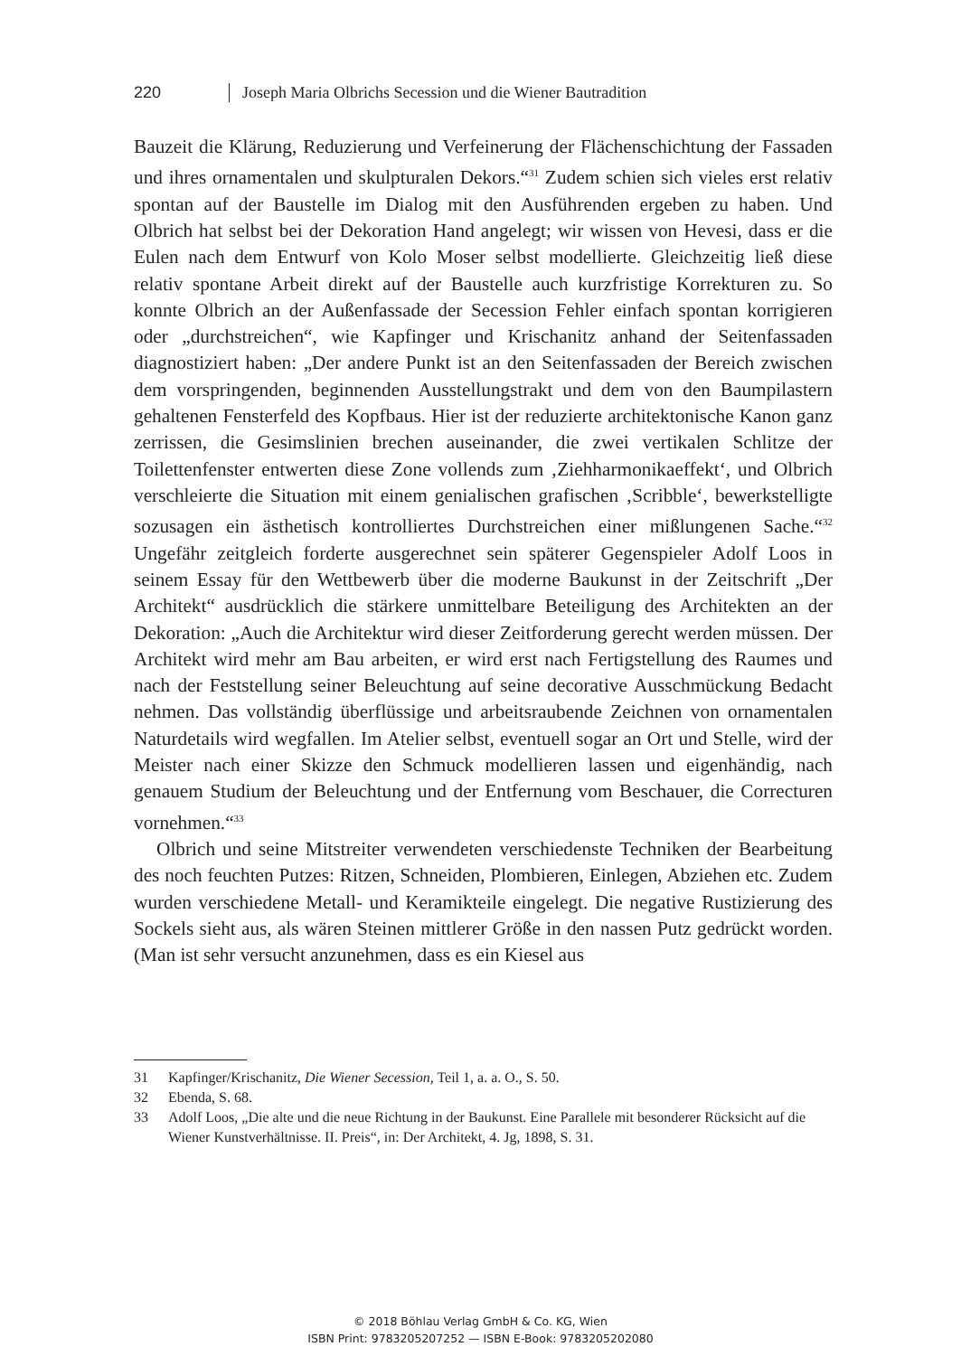220 Joseph Maria Olbrichs Secession und die Wiener Bautradition
Bauzeit die Klärung, Reduzierung und Verfeinerung der Flächenschichtung der Fassaden und ihres ornamentalen und skulpturalen Dekors.“<sup>31</sup> Zudem schien sich vieles erst relativ spontan auf der Baustelle im Dialog mit den Ausführenden ergeben zu haben. Und Olbrich hat selbst bei der Dekoration Hand angelegt; wir wissen von Hevesi, dass er die Eulen nach dem Entwurf von Kolo Moser selbst modellierte. Gleichzeitig ließ diese relativ spontane Arbeit direkt auf der Baustelle auch kurzfristige Korrekturen zu. So konnte Olbrich an der Außenfassade der Secession Fehler einfach spontan korrigieren oder „durchstreichen“, wie Kapfinger und Krischanitz anhand der Seitenfassaden diagnostiziert haben: „Der andere Punkt ist an den Seitenfassaden der Bereich zwischen dem vorspringenden, beginnenden Ausstellungstrakt und dem von den Baumpilastern gehaltenen Fensterfeld des Kopfbaus. Hier ist der reduzierte architektonische Kanon ganz zerrissen, die Gesimslinien brechen auseinander, die zwei vertikalen Schlitze der Toilettenfenster entwerten diese Zone vollends zum ‚Ziehharmonikaeffekt‘, und Olbrich verschleierte die Situation mit einem genialischen grafischen ‚Scribble‘, bewerkstelligte sozusagen ein ästhetisch kontrolliertes Durchstreichen einer mißlungenen Sache.“<sup>32</sup> Ungefähr zeitgleich forderte ausgerechnet sein späterer Gegenspieler Adolf Loos in seinem Essay für den Wettbewerb über die moderne Baukunst in der Zeitschrift „Der Architekt“ ausdrücklich die stärkere unmittelbare Beteiligung des Architekten an der Dekoration: „Auch die Architektur wird dieser Zeitforderung gerecht werden müssen. Der Architekt wird mehr am Bau arbeiten, er wird erst nach Fertigstellung des Raumes und nach der Feststellung seiner Beleuchtung auf seine decorative Ausschmückung Bedacht nehmen. Das vollständig überflüssige und arbeitsraubende Zeichnen von ornamentalen Naturdetails wird wegfallen. Im Atelier selbst, eventuell sogar an Ort und Stelle, wird der Meister nach einer Skizze den Schmuck modellieren lassen und eigenhändig, nach genauem Studium der Beleuchtung und der Entfernung vom Beschauer, die Correcturen vornehmen.“<sup>33</sup>
Olbrich und seine Mitstreiter verwendeten verschiedenste Techniken der Bearbeitung des noch feuchten Putzes: Ritzen, Schneiden, Plombieren, Einlegen, Abziehen etc. Zudem wurden verschiedene Metall- und Keramikteile eingelegt. Die negative Rustizierung des Sockels sieht aus, als wären Steinen mittlerer Größe in den nassen Putz gedrückt worden. (Man ist sehr versucht anzunehmen, dass es ein Kiesel aus
31 Kapfinger/Krischanitz, Die Wiener Secession, Teil 1, a. a. O., S. 50.
32 Ebenda, S. 68.
33 Adolf Loos, „Die alte und die neue Richtung in der Baukunst. Eine Parallele mit besonderer Rücksicht auf die Wiener Kunstverhältnisse. II. Preis“, in: Der Architekt, 4. Jg, 1898, S. 31.
© 2018 Böhlau Verlag GmbH & Co. KG, Wien
ISBN Print: 9783205207252 — ISBN E-Book: 9783205202080